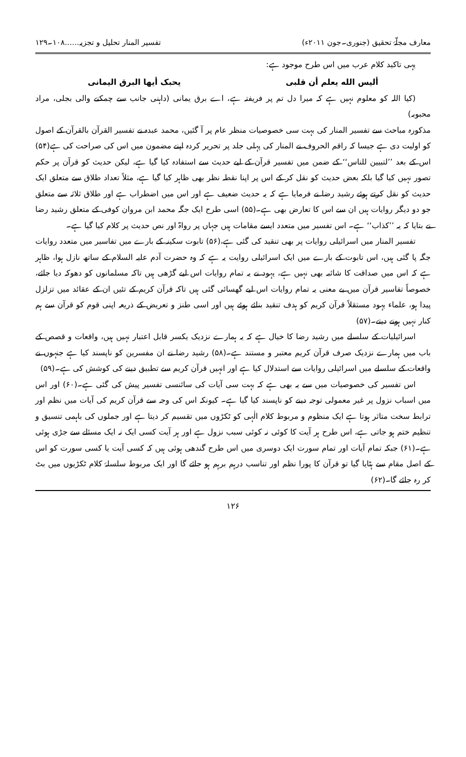معارف مجلّۂ تحقیق (جنوری۔جون ۲۰۱۱ء) تفسیر المنار تحلیل و تجزیہ......۱۰۸۔۱۲۹
یہی تاکید کلام عرب میں اس طرح موجود ہے:
ألیس الله یعلم أن قلبی یحبک أیها البرق الیمانی
(کیا اللہ کو معلوم نہیں ہے کہ میرا دل تم پر فریفتہ ہے، اے برق یمانی (داہنی جانب سے چمکنے والی بجلی، مراد محبوبہ)
مذکورہ مباحث سے تفسیر المنار کی بہت سی خصوصیات منظر عام پر آ گئیں، محمد عبدہ نے تفسیر القرآن بالقرآن کے اصول کو اولیت دی ہے جیسا کہ راقم الحروف نے المنار کی پہلی جلد پر تحریر کردہ اپنے مضمون میں اس کی صراحت کی ہے(۵۴) اس کے بعد ’’لتبیین للناس‘‘ کے ضمن میں تفسیر قرآن کے لیے حدیث سے استفادہ کیا گیا ہے، لیکن حدیث کو قرآن پر حکم تصور نہیں کیا گیا بلکہ بعض حدیث کو نقل کر کے اس پر اپنا نقطہ نظر بھی ظاہر کیا گیا ہے، مثلاً تعداد طلاق سے متعلق ایک حدیث کو نقل کرتے ہوئے رشید رضا نے فرمایا ہے کہ یہ حدیث ضعیف ہے اور اس میں اضطراب ہے اور طلاق ثلاثہ سے متعلق جو دو دیگر روایات ہیں ان سے اس کا تعارض بھی ہے۔(۵۵) اسی طرح ایک جگہ محمد ابن مروان کوفی کے متعلق رشید رضا نے بتایا کہ یہ ’’کذاب‘‘ ہے۔ اس تفسیر میں متعدد ایسے مقامات ہیں جہاں پر رواۃ اور نص حدیث پر کلام کیا گیا ہے۔
تفسیر المنار میں اسرائیلی روایات پر بھی تنقید کی گئی ہے،(۵۶) تابوت سکینہ کے بارے میں تفاسیر میں متعدد روایات جگہ پا گئی ہیں، اس تابوت کے بارے میں ایک اسرائیلی روایت یہ ہے کہ وہ حضرت آدم علیہ السلام کے ساتھ نازل ہوا، ظاہر ہے کہ اس میں صداقت کا شائبہ بھی نہیں ہے، یہود نے یہ تمام روایات اس لیے گڑھی ہیں تاکہ مسلمانوں کو دھوکہ دیا جائے، خصوصاً تفاسیر قرآن میں بے معنی یہ تمام روایات اس لیے گھسائی گئی ہیں تاکہ قرآن کریم کے تئیں ان کے عقائد میں تزلزل پیدا ہو، علماء یہود مستقلاً قرآن کریم کو ہدف تنقید بنائے ہوئے ہیں اور اسی طنز و تعریض کے ذریعہ اپنی قوم کو قرآن سے ہم کنار نہیں ہونے دیتے۔(۵۷)
اسرائیلیات کے سلسلے میں رشید رضا کا خیال ہے کہ یہ ہمارے نزدیک یکسر قابل اعتبار نہیں ہیں، واقعات و قصص کے باب میں ہمارے نزدیک صرف قرآن کریم معتبر و مستند ہے۔(۵۸) رشید رضا نے ان مفسرین کو ناپسند کیا ہے جنہوں نے واقعات کے سلسلے میں اسرائیلی روایات سے استدلال کیا ہے اور انہیں قرآن کریم سے تطبیق دینے کی کوشش کی ہے۔(۵۹)
اس تفسیر کی خصوصیات میں سے یہ بھی ہے کہ بہت سی آیات کی سائنسی تفسیر پیش کی گئی ہے۔(۶۰) اور اس میں اسباب نزول پر غیر معمولی توجہ دینے کو ناپسند کیا گیا ہے۔ کیونکہ اس کی وجہ سے قرآن کریم کی آیات میں نظم اور ترابط سخت متاثر ہوتا ہے ایک منظوم و مربوط کلام الٰہی کو ٹکڑوں میں تقسیم کر دیتا ہے اور جملوں کی باہمی تنسیق و تنظیم ختم ہو جاتی ہے، اس طرح ہر آیت کا کوئی نہ کوئی سبب نزول ہے اور ہر آیت کسی ایک نہ ایک مسئلے سے جڑی ہوئی ہے۔(۶۱) جبکہ تمام آیات اور تمام سورت ایک دوسری میں اس طرح گندھی ہوئی ہیں کہ کسی آیت یا کسی سورت کو اس کے اصل مقام سے ہٹایا گیا تو قرآن کا پورا نظم اور تناسب درہم برہم ہو جائے گا اور ایک مربوط سلسلۂ کلام ٹکڑیوں میں بٹ کر رہ جائے گا۔(۶۲)
۱۲۶